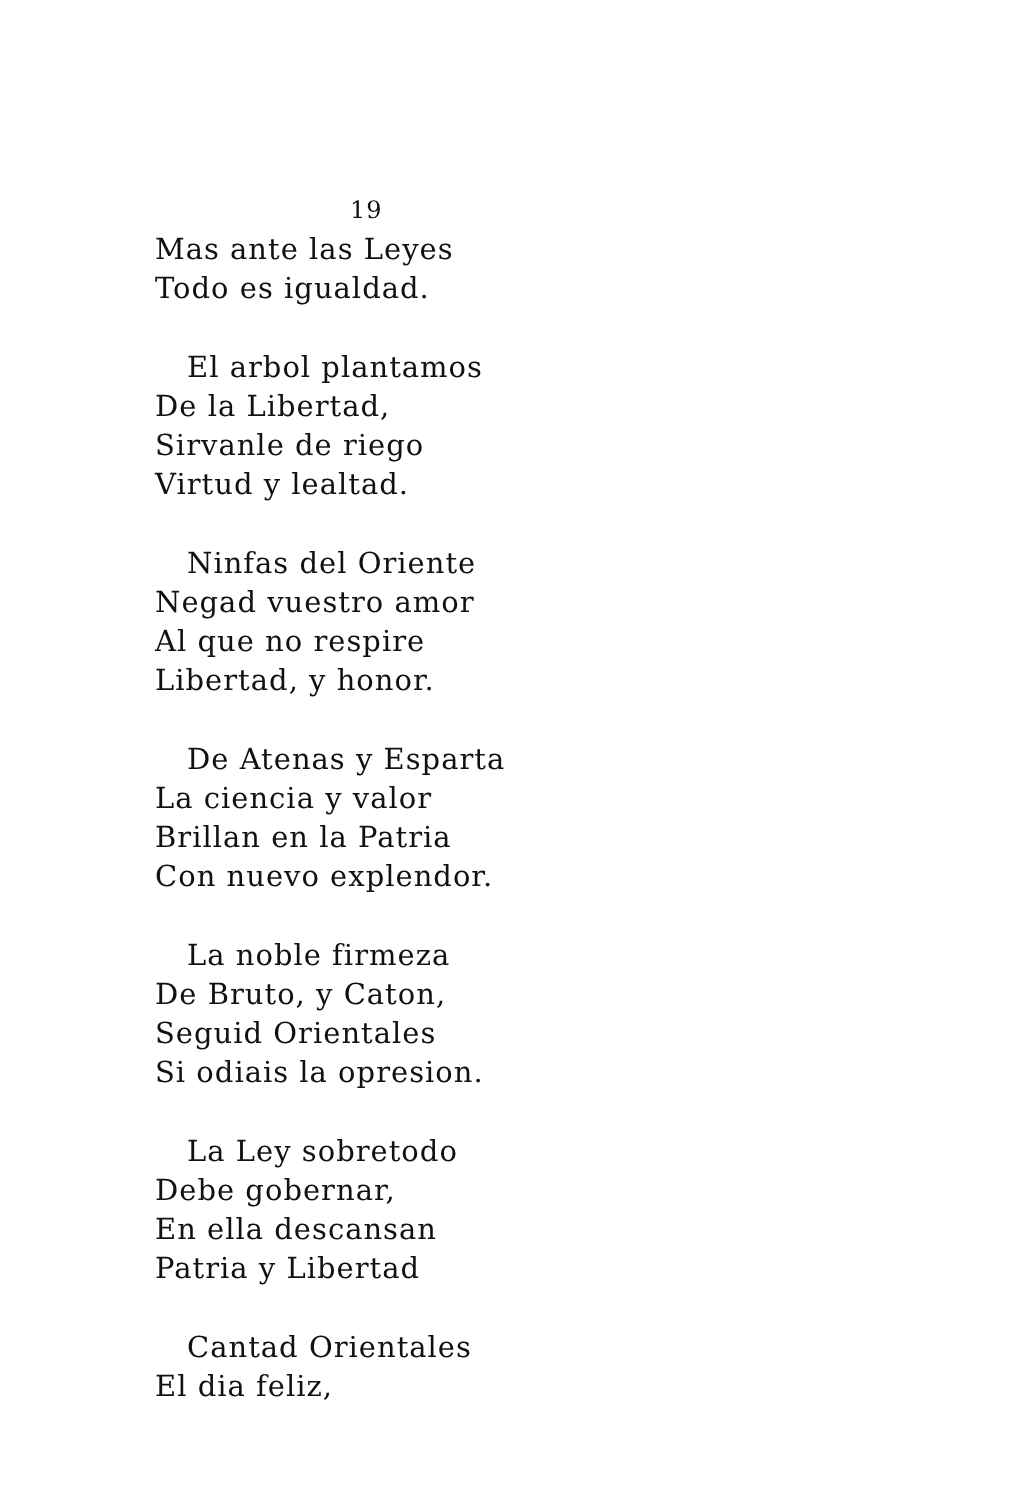19
Mas ante las Leyes
Todo es igualdad.
El arbol plantamos
De la Libertad,
Sirvanle de riego
Virtud y lealtad.
Ninfas del Oriente
Negad vuestro amor
Al que no respire
Libertad, y honor.
De Atenas y Esparta
La ciencia y valor
Brillan en la Patria
Con nuevo explendor.
La noble firmeza
De Bruto, y Caton,
Seguid Orientales
Si odiais la opresion.
La Ley sobretodo
Debe gobernar,
En ella descansan
Patria y Libertad
Cantad Orientales
El dia feliz,